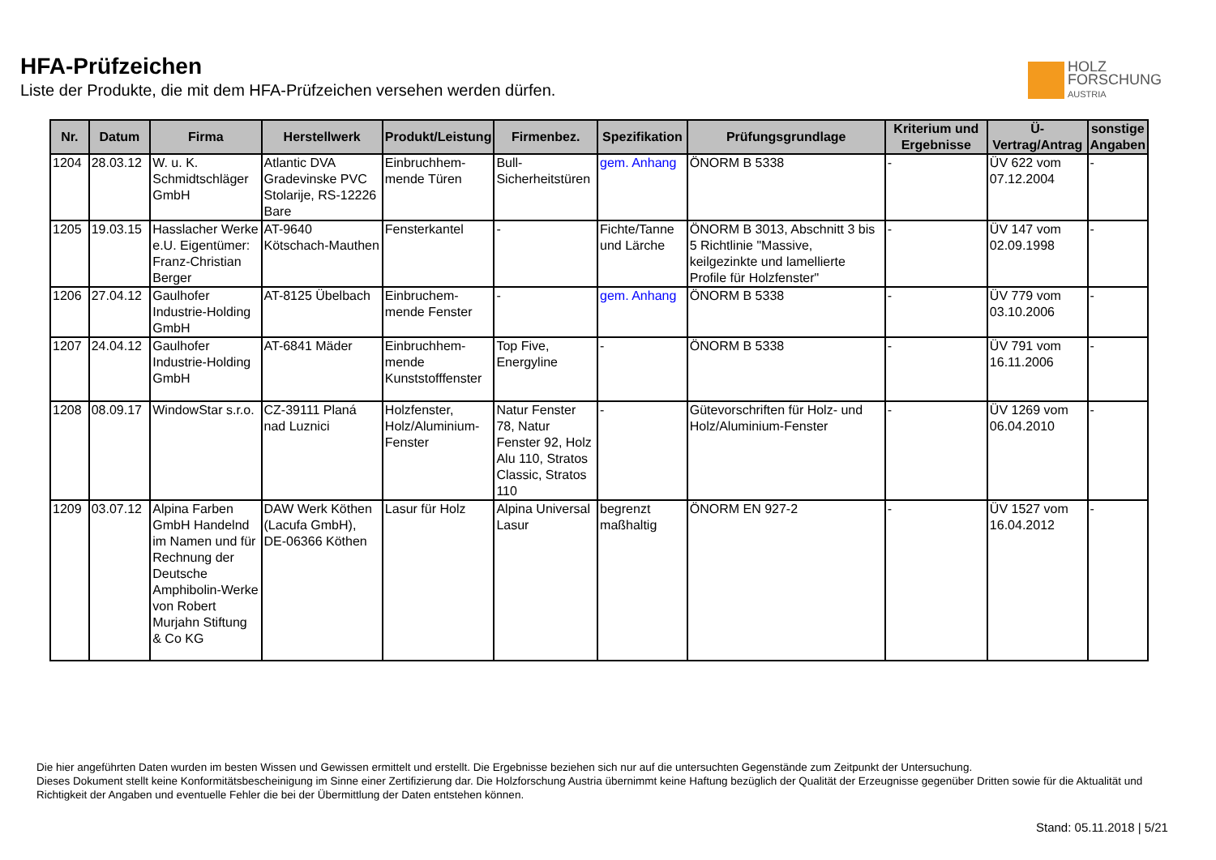HFA-Prüfzeichen
Liste der Produkte, die mit dem HFA-Prüfzeichen versehen werden dürfen.
HOLZ
FORSCHUNG
AUSTRIA
| Nr. | Datum | Firma | Herstellwerk | Produkt/Leistung | Firmenbez. | Spezifikation | Prüfungsgrundlage | Kriterium und Ergebnisse | Ü-Vertrag/Antrag | sonstige Angaben |
| --- | --- | --- | --- | --- | --- | --- | --- | --- | --- | --- |
| 1204 | 28.03.12 | W. u. K. Schmidtschläger GmbH | Atlantic DVA Gradevinske PVC Stolarije, RS-12226 Bare | Einbruchhem-mende Türen | Bull-Sicherheitstüren | gem. Anhang | ÖNORM B 5338 | - | ÜV 622 vom 07.12.2004 | - |
| 1205 | 19.03.15 | Hasslacher Werke e.U. Eigentümer: Franz-Christian Berger | AT-9640 Kötschach-Mauthen | Fensterkantel | - | Fichte/Tanne und Lärche | ÖNORM B 3013, Abschnitt 3 bis 5 Richtlinie "Massive, keilgezinkte und lamellierte Profile für Holzfenster" | - | ÜV 147 vom 02.09.1998 | - |
| 1206 | 27.04.12 | Gaulhofer Industrie-Holding GmbH | AT-8125 Übelbach | Einbruchem-mende Fenster | - | gem. Anhang | ÖNORM B 5338 | - | ÜV 779 vom 03.10.2006 | - |
| 1207 | 24.04.12 | Gaulhofer Industrie-Holding GmbH | AT-6841 Mäder | Einbruchhem-mende Kunststofffenster | Top Five, Energyline | - | ÖNORM B 5338 | - | ÜV 791 vom 16.11.2006 | - |
| 1208 | 08.09.17 | WindowStar s.r.o. | CZ-39111 Planá nad Luznici | Holzfenster, Holz/Aluminium-Fenster | Natur Fenster 78, Natur Fenster 92, Holz Alu 110, Stratos Classic, Stratos 110 | - | Gütevorschriften für Holz- und Holz/Aluminium-Fenster | - | ÜV 1269 vom 06.04.2010 | - |
| 1209 | 03.07.12 | Alpina Farben GmbH Handelnd im Namen und für Rechnung der Deutsche Amphibolin-Werke von Robert Murjahn Stiftung & Co KG | DAW Werk Köthen (Lacufa GmbH), DE-06366 Köthen | Lasur für Holz | Alpina Universal Lasur | begrenzt maßhaltig | ÖNORM EN 927-2 | - | ÜV 1527 vom 16.04.2012 | - |
Die hier angeführten Daten wurden im besten Wissen und Gewissen ermittelt und erstellt. Die Ergebnisse beziehen sich nur auf die untersuchten Gegenstände zum Zeitpunkt der Untersuchung.
Dieses Dokument stellt keine Konformitätsbescheinigung im Sinne einer Zertifizierung dar. Die Holzforschung Austria übernimmt keine Haftung bezüglich der Qualität der Erzeugnisse gegenüber Dritten sowie für die Aktualität und Richtigkeit der Angaben und eventuelle Fehler die bei der Übermittlung der Daten entstehen können.
Stand: 05.11.2018 | 5/21